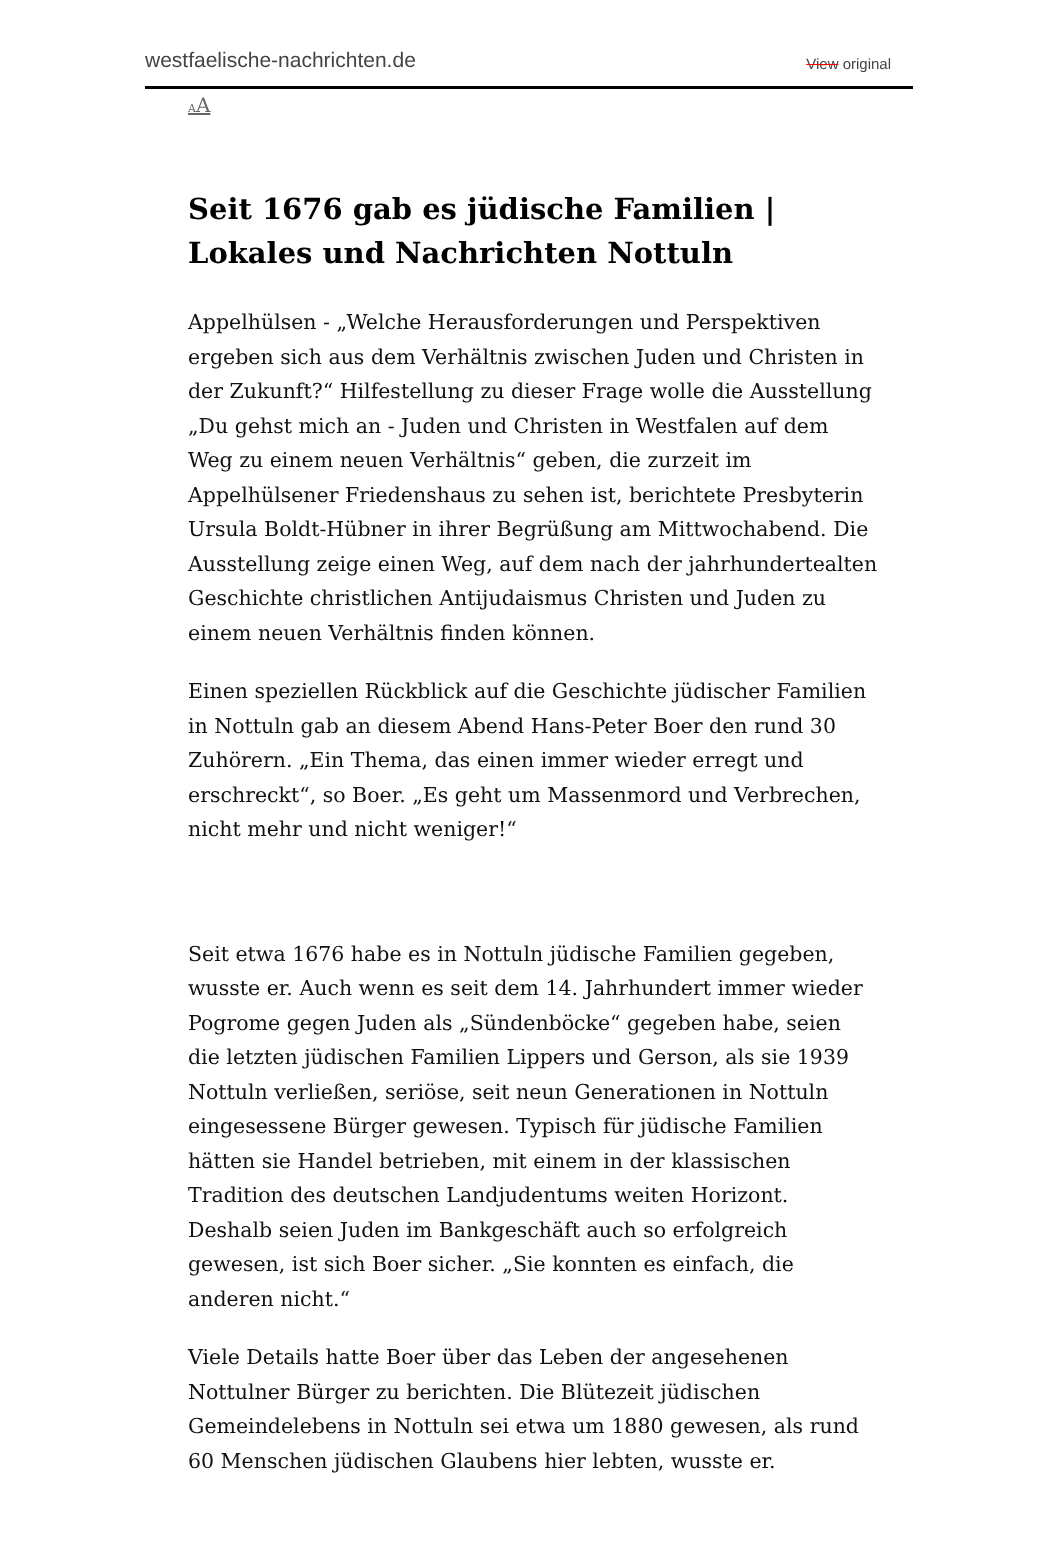westfaelische-nachrichten.de View original
AA
Seit 1676 gab es jüdische Familien | Lokales und Nachrichten Nottuln
Appelhülsen - „Welche Herausforderungen und Perspektiven ergeben sich aus dem Verhältnis zwischen Juden und Christen in der Zukunft?“ Hilfestellung zu dieser Frage wolle die Ausstellung „Du gehst mich an - Juden und Christen in Westfalen auf dem Weg zu einem neuen Verhältnis“ geben, die zurzeit im Appelhülsener Friedenshaus zu sehen ist, berichtete Presbyterin Ursula Boldt-Hübner in ihrer Begrüßung am Mittwochabend. Die Ausstellung zeige einen Weg, auf dem nach der jahrhundertealten Geschichte christlichen Antijudaismus Christen und Juden zu einem neuen Verhältnis finden können.
Einen speziellen Rückblick auf die Geschichte jüdischer Familien in Nottuln gab an diesem Abend Hans-Peter Boer den rund 30 Zuhörern. „Ein Thema, das einen immer wieder erregt und erschreckt“, so Boer. „Es geht um Massenmord und Verbrechen, nicht mehr und nicht weniger!“
Seit etwa 1676 habe es in Nottuln jüdische Familien gegeben, wusste er. Auch wenn es seit dem 14. Jahrhundert immer wieder Pogrome gegen Juden als „Sündenböcke“ gegeben habe, seien die letzten jüdischen Familien Lippers und Gerson, als sie 1939 Nottuln verließen, seriöse, seit neun Generationen in Nottuln eingesessene Bürger gewesen. Typisch für jüdische Familien hätten sie Handel betrieben, mit einem in der klassischen Tradition des deutschen Landjudentums weiten Horizont. Deshalb seien Juden im Bankgeschäft auch so erfolgreich gewesen, ist sich Boer sicher. „Sie konnten es einfach, die anderen nicht.“
Viele Details hatte Boer über das Leben der angesehenen Nottulner Bürger zu berichten. Die Blütezeit jüdischen Gemeindelebens in Nottuln sei etwa um 1880 gewesen, als rund 60 Menschen jüdischen Glaubens hier lebten, wusste er.